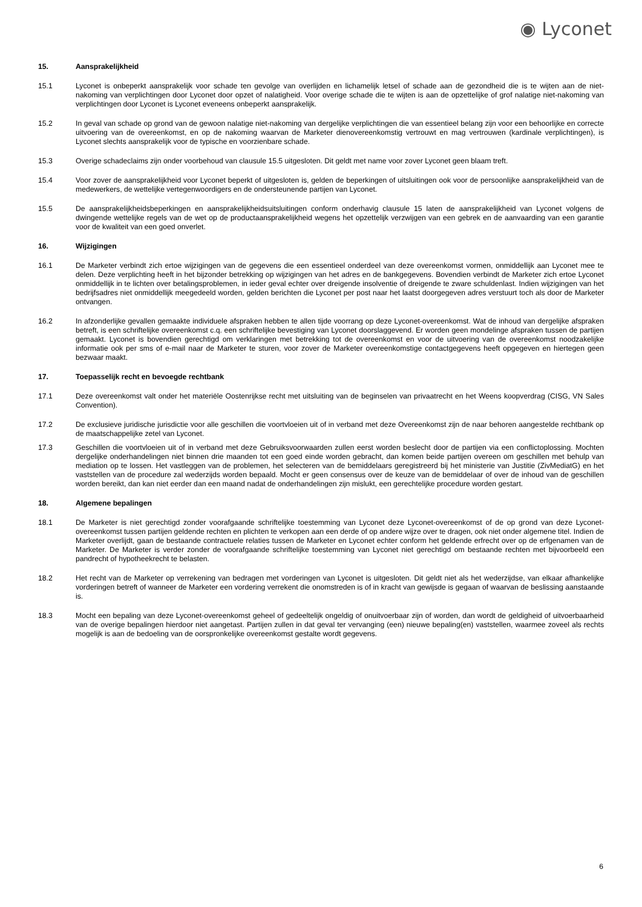◉ Lyconet
15. Aansprakelijkheid
15.1 Lyconet is onbeperkt aansprakelijk voor schade ten gevolge van overlijden en lichamelijk letsel of schade aan de gezondheid die is te wijten aan de niet-nakoming van verplichtingen door Lyconet door opzet of nalatigheid. Voor overige schade die te wijten is aan de opzettelijke of grof nalatige niet-nakoming van verplichtingen door Lyconet is Lyconet eveneens onbeperkt aansprakelijk.
15.2 In geval van schade op grond van de gewoon nalatige niet-nakoming van dergelijke verplichtingen die van essentieel belang zijn voor een behoorlijke en correcte uitvoering van de overeenkomst, en op de nakoming waarvan de Marketer dienovereenkomstig vertrouwt en mag vertrouwen (kardinale verplichtingen), is Lyconet slechts aansprakelijk voor de typische en voorzienbare schade.
15.3 Overige schadeclaims zijn onder voorbehoud van clausule 15.5 uitgesloten. Dit geldt met name voor zover Lyconet geen blaam treft.
15.4 Voor zover de aansprakelijkheid voor Lyconet beperkt of uitgesloten is, gelden de beperkingen of uitsluitingen ook voor de persoonlijke aansprakelijkheid van de medewerkers, de wettelijke vertegenwoordigers en de ondersteunende partijen van Lyconet.
15.5 De aansprakelijkheidsbeperkingen en aansprakelijkheidsuitsluitingen conform onderhavig clausule 15 laten de aansprakelijkheid van Lyconet volgens de dwingende wettelijke regels van de wet op de productaansprakelijkheid wegens het opzettelijk verzwijgen van een gebrek en de aanvaarding van een garantie voor de kwaliteit van een goed onverlet.
16. Wijzigingen
16.1 De Marketer verbindt zich ertoe wijzigingen van de gegevens die een essentieel onderdeel van deze overeenkomst vormen, onmiddellijk aan Lyconet mee te delen. Deze verplichting heeft in het bijzonder betrekking op wijzigingen van het adres en de bankgegevens. Bovendien verbindt de Marketer zich ertoe Lyconet onmiddellijk in te lichten over betalingsproblemen, in ieder geval echter over dreigende insolventie of dreigende te zware schuldenlast. Indien wijzigingen van het bedrijfsadres niet onmiddellijk meegedeeld worden, gelden berichten die Lyconet per post naar het laatst doorgegeven adres verstuurt toch als door de Marketer ontvangen.
16.2 In afzonderlijke gevallen gemaakte individuele afspraken hebben te allen tijde voorrang op deze Lyconet-overeenkomst. Wat de inhoud van dergelijke afspraken betreft, is een schriftelijke overeenkomst c.q. een schriftelijke bevestiging van Lyconet doorslaggevend. Er worden geen mondelinge afspraken tussen de partijen gemaakt. Lyconet is bovendien gerechtigd om verklaringen met betrekking tot de overeenkomst en voor de uitvoering van de overeenkomst noodzakelijke informatie ook per sms of e-mail naar de Marketer te sturen, voor zover de Marketer overeenkomstige contactgegevens heeft opgegeven en hiertegen geen bezwaar maakt.
17. Toepasselijk recht en bevoegde rechtbank
17.1 Deze overeenkomst valt onder het materiële Oostenrijkse recht met uitsluiting van de beginselen van privaatrecht en het Weens koopverdrag (CISG, VN Sales Convention).
17.2 De exclusieve juridische jurisdictie voor alle geschillen die voortvloeien uit of in verband met deze Overeenkomst zijn de naar behoren aangestelde rechtbank op de maatschappelijke zetel van Lyconet.
17.3 Geschillen die voortvloeien uit of in verband met deze Gebruiksvoorwaarden zullen eerst worden beslecht door de partijen via een conflictoplossing. Mochten dergelijke onderhandelingen niet binnen drie maanden tot een goed einde worden gebracht, dan komen beide partijen overeen om geschillen met behulp van mediation op te lossen. Het vastleggen van de problemen, het selecteren van de bemiddelaars geregistreerd bij het ministerie van Justitie (ZivMediatG) en het vaststellen van de procedure zal wederzijds worden bepaald. Mocht er geen consensus over de keuze van de bemiddelaar of over de inhoud van de geschillen worden bereikt, dan kan niet eerder dan een maand nadat de onderhandelingen zijn mislukt, een gerechtelijke procedure worden gestart.
18. Algemene bepalingen
18.1 De Marketer is niet gerechtigd zonder voorafgaande schriftelijke toestemming van Lyconet deze Lyconet-overeenkomst of de op grond van deze Lyconet-overeenkomst tussen partijen geldende rechten en plichten te verkopen aan een derde of op andere wijze over te dragen, ook niet onder algemene titel. Indien de Marketer overlijdt, gaan de bestaande contractuele relaties tussen de Marketer en Lyconet echter conform het geldende erfrecht over op de erfgenamen van de Marketer. De Marketer is verder zonder de voorafgaande schriftelijke toestemming van Lyconet niet gerechtigd om bestaande rechten met bijvoorbeeld een pandrecht of hypotheekrecht te belasten.
18.2 Het recht van de Marketer op verrekening van bedragen met vorderingen van Lyconet is uitgesloten. Dit geldt niet als het wederzijdse, van elkaar afhankelijke vorderingen betreft of wanneer de Marketer een vordering verrekent die onomstreden is of in kracht van gewijsde is gegaan of waarvan de beslissing aanstaande is.
18.3 Mocht een bepaling van deze Lyconet-overeenkomst geheel of gedeeltelijk ongeldig of onuitvoerbaar zijn of worden, dan wordt de geldigheid of uitvoerbaarheid van de overige bepalingen hierdoor niet aangetast. Partijen zullen in dat geval ter vervanging (een) nieuwe bepaling(en) vaststellen, waarmee zoveel als rechts mogelijk is aan de bedoeling van de oorspronkelijke overeenkomst gestalte wordt gegevens.
6